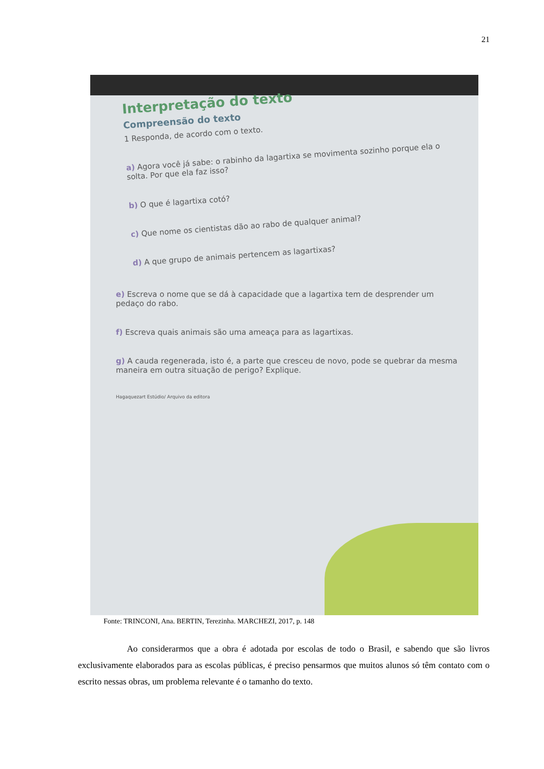21
Interpretação do texto
Compreensão do texto
1 Responda, de acordo com o texto.
a) Agora você já sabe: o rabinho da lagartixa se movimenta sozinho porque ela o solta. Por que ela faz isso?
b) O que é lagartixa cotó?
c) Que nome os cientistas dão ao rabo de qualquer animal?
d) A que grupo de animais pertencem as lagartixas?
e) Escreva o nome que se dá à capacidade que a lagartixa tem de desprender um pedaço do rabo.
f) Escreva quais animais são uma ameaça para as lagartixas.
g) A cauda regenerada, isto é, a parte que cresceu de novo, pode se quebrar da mesma maneira em outra situação de perigo? Explique.
Hagaquezart Estúdio/ Arquivo da editora
Fonte: TRINCONI, Ana. BERTIN, Terezinha. MARCHEZI, 2017, p. 148
Ao considerarmos que a obra é adotada por escolas de todo o Brasil, e sabendo que são livros exclusivamente elaborados para as escolas públicas, é preciso pensarmos que muitos alunos só têm contato com o escrito nessas obras, um problema relevante é o tamanho do texto.